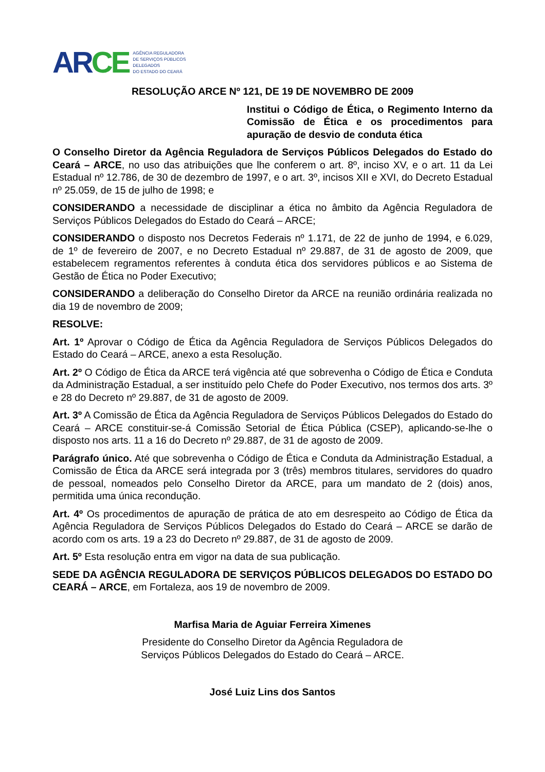AR CE AGÊNCIA REGULADORA
DE SERVIÇOS PÚBLICOS
DELEGADOS
DO ESTADO DO CEARÁ
RESOLUÇÃO ARCE Nº 121, DE 19 DE NOVEMBRO DE 2009
Institui o Código de Ética, o Regimento Interno da Comissão de Ética e os procedimentos para apuração de desvio de conduta ética
O Conselho Diretor da Agência Reguladora de Serviços Públicos Delegados do Estado do Ceará – ARCE, no uso das atribuições que lhe conferem o art. 8º, inciso XV, e o art. 11 da Lei Estadual nº 12.786, de 30 de dezembro de 1997, e o art. 3º, incisos XII e XVI, do Decreto Estadual nº 25.059, de 15 de julho de 1998; e
CONSIDERANDO a necessidade de disciplinar a ética no âmbito da Agência Reguladora de Serviços Públicos Delegados do Estado do Ceará – ARCE;
CONSIDERANDO o disposto nos Decretos Federais nº 1.171, de 22 de junho de 1994, e 6.029, de 1º de fevereiro de 2007, e no Decreto Estadual nº 29.887, de 31 de agosto de 2009, que estabelecem regramentos referentes à conduta ética dos servidores públicos e ao Sistema de Gestão de Ética no Poder Executivo;
CONSIDERANDO a deliberação do Conselho Diretor da ARCE na reunião ordinária realizada no dia 19 de novembro de 2009;
RESOLVE:
Art. 1º Aprovar o Código de Ética da Agência Reguladora de Serviços Públicos Delegados do Estado do Ceará – ARCE, anexo a esta Resolução.
Art. 2º O Código de Ética da ARCE terá vigência até que sobrevenha o Código de Ética e Conduta da Administração Estadual, a ser instituído pelo Chefe do Poder Executivo, nos termos dos arts. 3º e 28 do Decreto nº 29.887, de 31 de agosto de 2009.
Art. 3º A Comissão de Ética da Agência Reguladora de Serviços Públicos Delegados do Estado do Ceará – ARCE constituir-se-á Comissão Setorial de Ética Pública (CSEP), aplicando-se-lhe o disposto nos arts. 11 a 16 do Decreto nº 29.887, de 31 de agosto de 2009.
Parágrafo único. Até que sobrevenha o Código de Ética e Conduta da Administração Estadual, a Comissão de Ética da ARCE será integrada por 3 (três) membros titulares, servidores do quadro de pessoal, nomeados pelo Conselho Diretor da ARCE, para um mandato de 2 (dois) anos, permitida uma única recondução.
Art. 4º Os procedimentos de apuração de prática de ato em desrespeito ao Código de Ética da Agência Reguladora de Serviços Públicos Delegados do Estado do Ceará – ARCE se darão de acordo com os arts. 19 a 23 do Decreto nº 29.887, de 31 de agosto de 2009.
Art. 5º Esta resolução entra em vigor na data de sua publicação.
SEDE DA AGÊNCIA REGULADORA DE SERVIÇOS PÚBLICOS DELEGADOS DO ESTADO DO CEARÁ – ARCE, em Fortaleza, aos 19 de novembro de 2009.
Marfisa Maria de Aguiar Ferreira Ximenes
Presidente do Conselho Diretor da Agência Reguladora de
Serviços Públicos Delegados do Estado do Ceará – ARCE.
José Luiz Lins dos Santos